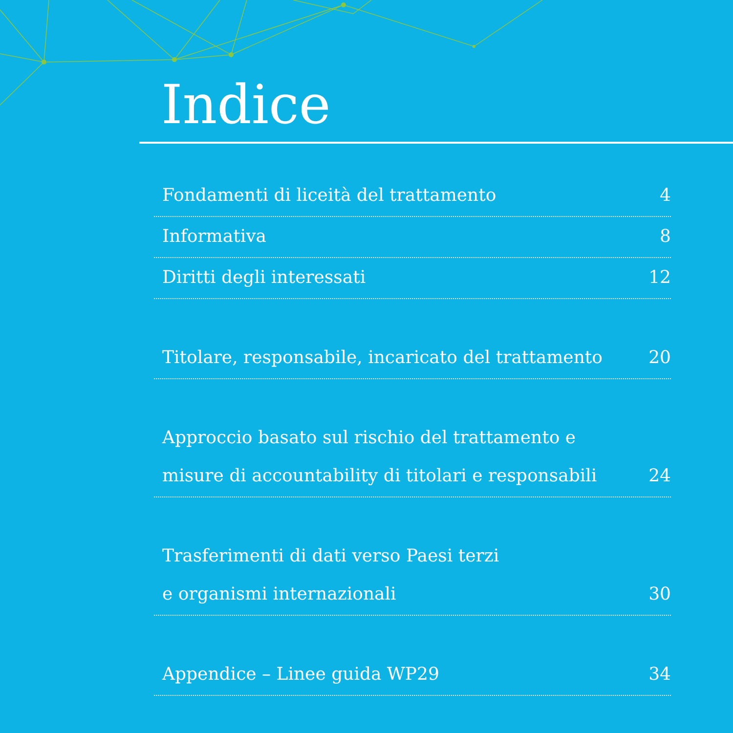Indice
Fondamenti di liceità del trattamento 4
Informativa 8
Diritti degli interessati 12
Titolare, responsabile, incaricato del trattamento 20
Approccio basato sul rischio del trattamento e
misure di accountability di titolari e responsabili 24
Trasferimenti di dati verso Paesi terzi
e organismi internazionali 30
Appendice – Linee guida WP29 34